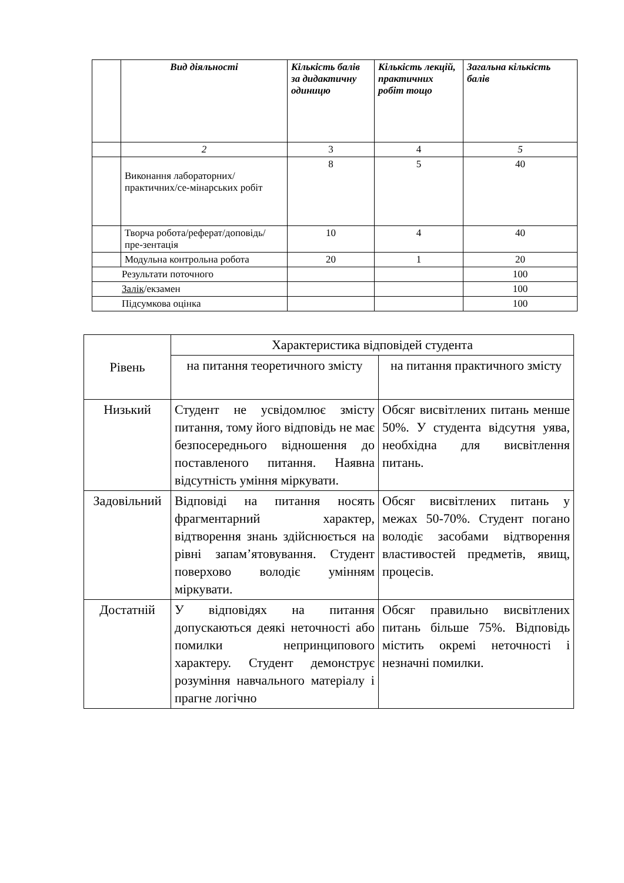| | Вид діяльності | Кількість балів за дидактичну одиницю | Кількість лекцій, практичних робіт тощо | Загальна кількість балів |
| --- | --- | --- | --- | --- |
| | 2 | 3 | 4 | 5 |
| | Виконання лабораторних/практичних/се-мінарських робіт | 8 | 5 | 40 |
| | Творча робота/реферат/доповідь/пре-зентація | 10 | 4 | 40 |
| | Модульна контрольна робота | 20 | 1 | 20 |
| Результати поточного | | | | 100 |
| Залік /екзамен | | | | 100 |
| Підсумкова оцінка | | | | 100 |
| Рівень | Характеристика відповідей студента | |
| | на питання теоретичного змісту | на питання практичного змісту |
| Низький | Студент не усвідомлює змісту питання, тому його відповідь не має безпосереднього відношення до поставленого питання. Наявна відсутність уміння міркувати. | Обсяг висвітлених питань менше 50%. У студента відсутня уява, необхідна для висвітлення питань. |
| Задовільний | Відповіді на питання носять фрагментарний характер, відтворення знань здійснюється на рівні запам’ятовування. Студент поверхово володіє умінням міркувати. | Обсяг висвітлених питань у межах 50-70%. Студент погано володіє засобами відтворення властивостей предметів, явищ, процесів. |
| Достатній | У відповідях на питання допускаються деякі неточності або помилки непринципового характеру. Студент демонструє розуміння навчального матеріалу і прагне логічно | Обсяг правильно висвітлених питань більше 75%. Відповідь містить окремі неточності і незначні помилки. |